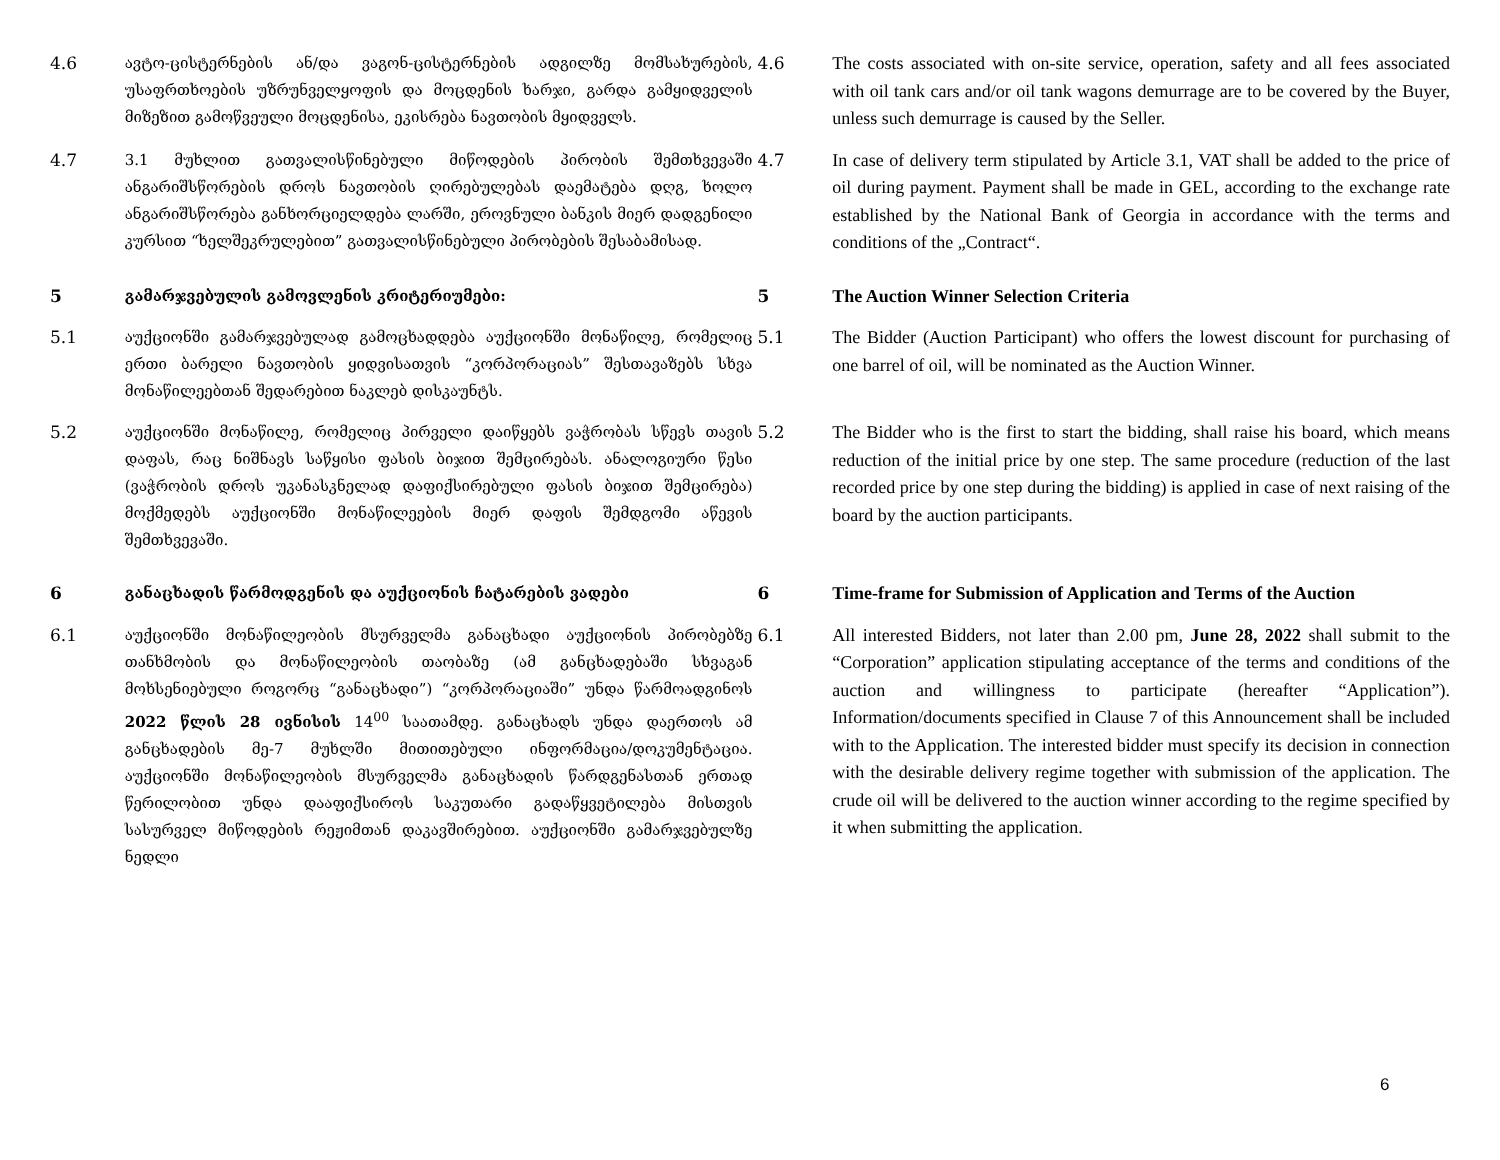4.6 ავტო-ცისტერნების ან/და ვაგონ-ცისტერნების ადგილზე მომსახურების, უსაფრთხოების უზრუნველყოფის და მოცდენის ხარჯი, გარდა გამყიდველის მიზეზით გამოწვეული მოცდენისა, ეკისრება ნავთობის მყიდველს.
4.6
The costs associated with on-site service, operation, safety and all fees associated with oil tank cars and/or oil tank wagons demurrage are to be covered by the Buyer, unless such demurrage is caused by the Seller.
4.7 3.1 მუხლით გათვალისწინებული მიწოდების პირობის შემთხვევაში ანგარიშსწორების დროს ნავთობის ღირებულებას დაემატება დღგ, ხოლო ანგარიშსწორება განხორციელდება ლარში, ეროვნული ბანკის მიერ დადგენილი კურსით “ხელშეკრულებით” გათვალისწინებული პირობების შესაბამისად.
4.7
In case of delivery term stipulated by Article 3.1, VAT shall be added to the price of oil during payment. Payment shall be made in GEL, according to the exchange rate established by the National Bank of Georgia in accordance with the terms and conditions of the „Contract“.
5 გამარჯვებულის გამოვლენის კრიტერიუმები: 5
The Auction Winner Selection Criteria
5.1 აუქციონში გამარჯვებულად გამოცხადდება აუქციონში მონაწილე, რომელიც ერთი ბარელი ნავთობის ყიდვისათვის “კორპორაციას” შესთავაზებს სხვა მონაწილეებთან შედარებით ნაკლებ დისკაუნტს.
5.1
The Bidder (Auction Participant) who offers the lowest discount for purchasing of one barrel of oil, will be nominated as the Auction Winner.
5.2 აუქციონში მონაწილე, რომელიც პირველი დაიწყებს ვაჭრობას სწევს თავის დაფას, რაც ნიშნავს საწყისი ფასის ბიჯით შემცირებას. ანალოგიური წესი (ვაჭრობის დროს უკანასკნელად დაფიქსირებული ფასის ბიჯით შემცირება) მოქმედებს აუქციონში მონაწილეების მიერ დაფის შემდგომი აწევის შემთხვევაში.
5.2
The Bidder who is the first to start the bidding, shall raise his board, which means reduction of the initial price by one step. The same procedure (reduction of the last recorded price by one step during the bidding) is applied in case of next raising of the board by the auction participants.
6 განაცხადის წარმოდგენის და აუქციონის ჩატარების ვადები 6
Time-frame for Submission of Application and Terms of the Auction
6.1 აუქციონში მონაწილეობის მსურველმა განაცხადი აუქციონის პირობებზე თანხმობის და მონაწილეობის თაობაზე (ამ განცხადებაში სხვაგან მოხსენიებული როგორც “განაცხადი”) “კორპორაციაში” უნდა წარმოადგინოს 2022 წლის 28 ივნისის 14<sup>00</sup> საათამდე. განაცხადს უნდა დაერთოს ამ განცხადების მე-7 მუხლში მითითებული ინფორმაცია/დოკუმენტაცია. აუქციონში მონაწილეობის მსურველმა განაცხადის წარდგენასთან ერთად წერილობით უნდა დააფიქსიროს საკუთარი გადაწყვეტილება მისთვის სასურველ მიწოდების რეჟიმთან დაკავშირებით. აუქციონში გამარჯვებულზე ნედლი
6.1
All interested Bidders, not later than 2.00 pm, June 28, 2022 shall submit to the “Corporation” application stipulating acceptance of the terms and conditions of the auction and willingness to participate (hereafter “Application”). Information/documents specified in Clause 7 of this Announcement shall be included with to the Application. The interested bidder must specify its decision in connection with the desirable delivery regime together with submission of the application. The crude oil will be delivered to the auction winner according to the regime specified by it when submitting the application.
6